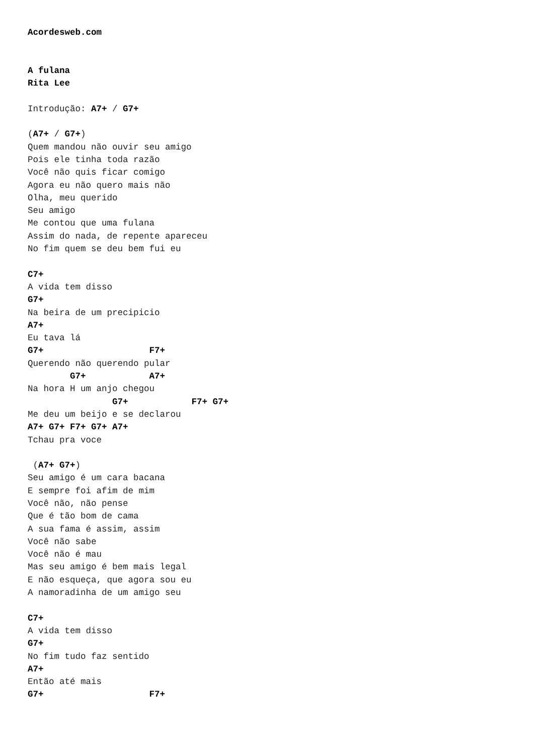Acordesweb.com


A fulana
Rita Lee

Introdução: A7+ / G7+

(A7+ / G7+)
Quem mandou não ouvir seu amigo
Pois ele tinha toda razão
Você não quis ficar comigo
Agora eu não quero mais não
Olha, meu querido
Seu amigo
Me contou que uma fulana
Assim do nada, de repente apareceu
No fim quem se deu bem fui eu

C7+
A vida tem disso
G7+
Na beira de um precipicio
A7+
Eu tava lá
G7+                    F7+
Querendo não querendo pular
        G7+            A7+
Na hora H um anjo chegou
                G7+            F7+ G7+
Me deu um beijo e se declarou
A7+ G7+ F7+ G7+ A7+
Tchau pra voce

 (A7+ G7+)
Seu amigo é um cara bacana
E sempre foi afim de mim
Você não, não pense
Que é tão bom de cama
A sua fama é assim, assim
Você não sabe
Você não é mau
Mas seu amigo é bem mais legal
E não esqueça, que agora sou eu
A namoradinha de um amigo seu

C7+
A vida tem disso
G7+
No fim tudo faz sentido
A7+
Então até mais
G7+                    F7+